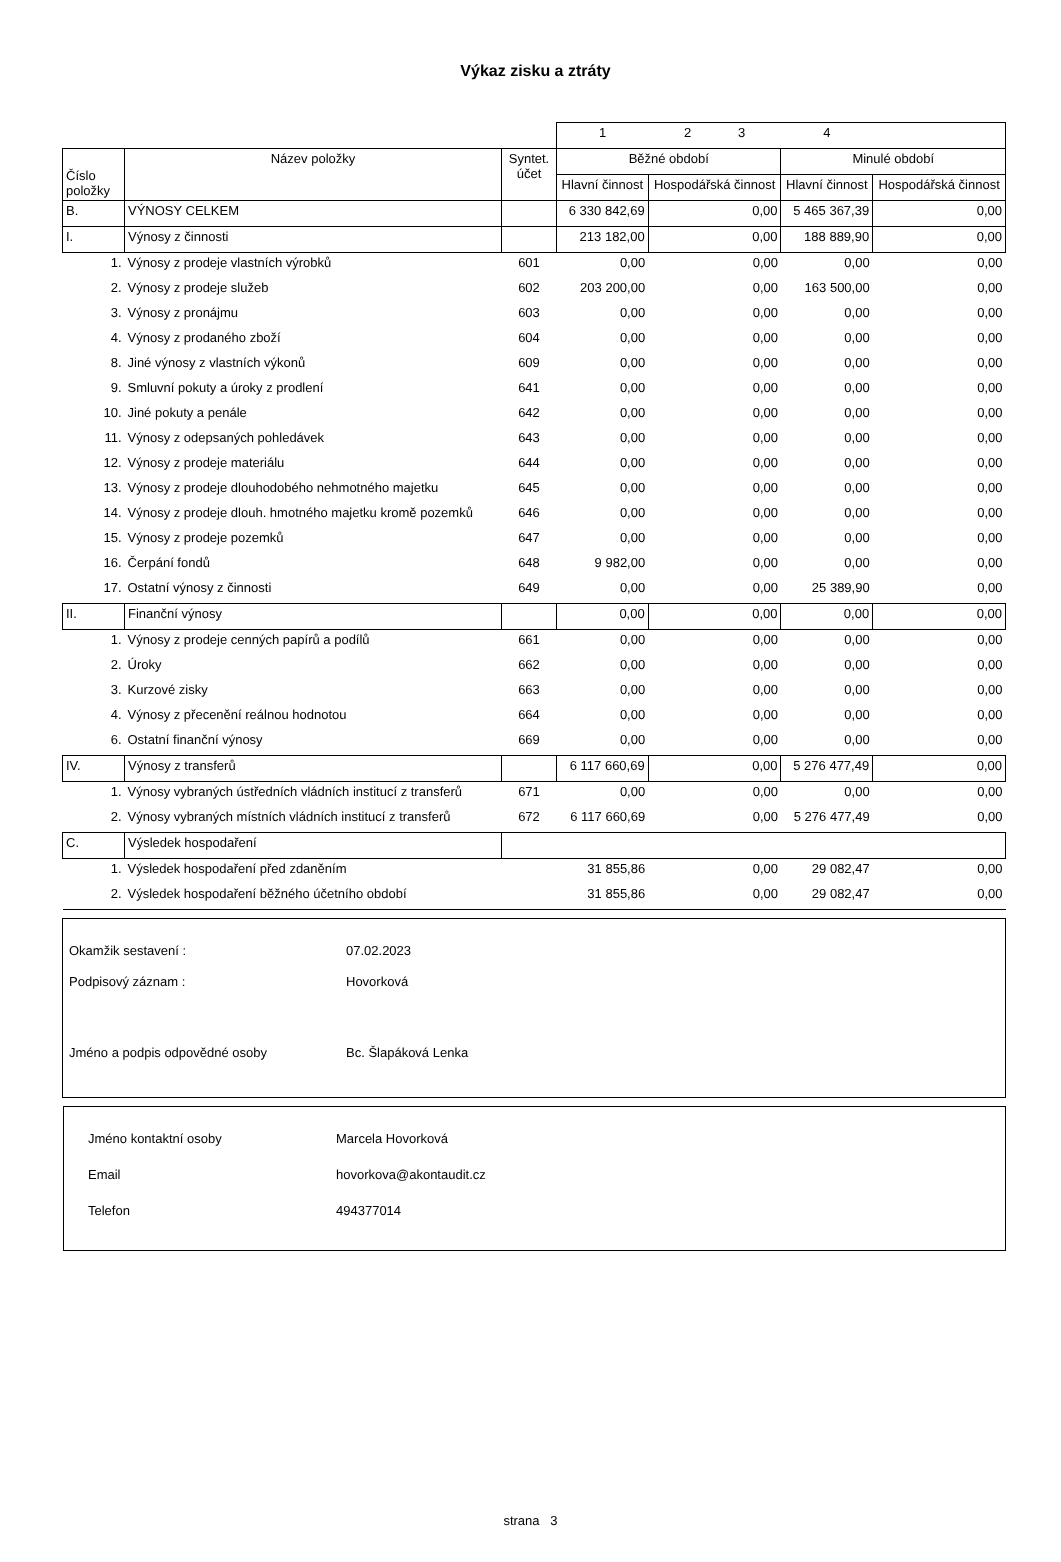Výkaz zisku a ztráty
| | | | 1 | 2 3 | 4 | |
| Číslo položky | Název položky | Syntet. účet | Běžné období | | Minulé období | |
| | | | Hlavní činnost | Hospodářská činnost | Hlavní činnost | Hospodářská činnost |
| B. | VÝNOSY CELKEM | | 6 330 842,69 | 0,00 | 5 465 367,39 | 0,00 |
| I. | Výnosy z činnosti | | 213 182,00 | 0,00 | 188 889,90 | 0,00 |
| 1. | Výnosy z prodeje vlastních výrobků | 601 | 0,00 | 0,00 | 0,00 | 0,00 |
| 2. | Výnosy z prodeje služeb | 602 | 203 200,00 | 0,00 | 163 500,00 | 0,00 |
| 3. | Výnosy z pronájmu | 603 | 0,00 | 0,00 | 0,00 | 0,00 |
| 4. | Výnosy z prodaného zboží | 604 | 0,00 | 0,00 | 0,00 | 0,00 |
| 8. | Jiné výnosy z vlastních výkonů | 609 | 0,00 | 0,00 | 0,00 | 0,00 |
| 9. | Smluvní pokuty a úroky z prodlení | 641 | 0,00 | 0,00 | 0,00 | 0,00 |
| 10. | Jiné pokuty a penále | 642 | 0,00 | 0,00 | 0,00 | 0,00 |
| 11. | Výnosy z odepsaných pohledávek | 643 | 0,00 | 0,00 | 0,00 | 0,00 |
| 12. | Výnosy z prodeje materiálu | 644 | 0,00 | 0,00 | 0,00 | 0,00 |
| 13. | Výnosy z prodeje dlouhodobého nehmotného majetku | 645 | 0,00 | 0,00 | 0,00 | 0,00 |
| 14. | Výnosy z prodeje dlouh. hmotného majetku kromě pozemků | 646 | 0,00 | 0,00 | 0,00 | 0,00 |
| 15. | Výnosy z prodeje pozemků | 647 | 0,00 | 0,00 | 0,00 | 0,00 |
| 16. | Čerpání fondů | 648 | 9 982,00 | 0,00 | 0,00 | 0,00 |
| 17. | Ostatní výnosy z činnosti | 649 | 0,00 | 0,00 | 25 389,90 | 0,00 |
| II. | Finanční výnosy | | 0,00 | 0,00 | 0,00 | 0,00 |
| 1. | Výnosy z prodeje cenných papírů a podílů | 661 | 0,00 | 0,00 | 0,00 | 0,00 |
| 2. | Úroky | 662 | 0,00 | 0,00 | 0,00 | 0,00 |
| 3. | Kurzové zisky | 663 | 0,00 | 0,00 | 0,00 | 0,00 |
| 4. | Výnosy z přecenění reálnou hodnotou | 664 | 0,00 | 0,00 | 0,00 | 0,00 |
| 6. | Ostatní finanční výnosy | 669 | 0,00 | 0,00 | 0,00 | 0,00 |
| IV. | Výnosy z transferů | | 6 117 660,69 | 0,00 | 5 276 477,49 | 0,00 |
| 1. | Výnosy vybraných ústředních vládních institucí z transferů | 671 | 0,00 | 0,00 | 0,00 | 0,00 |
| 2. | Výnosy vybraných místních vládních institucí z transferů | 672 | 6 117 660,69 | 0,00 | 5 276 477,49 | 0,00 |
| C. | Výsledek hospodaření | | | | | |
| 1. | Výsledek hospodaření před zdaněním | | 31 855,86 | 0,00 | 29 082,47 | 0,00 |
| 2. | Výsledek hospodaření běžného účetního období | | 31 855,86 | 0,00 | 29 082,47 | 0,00 |
Okamžik sestavení : 07.02.2023
Podpisový záznam : Hovorková
Jméno a podpis odpovědné osoby Bc. Šlapáková Lenka
Jméno kontaktní osoby Marcela Hovorková
Email hovorkova@akontaudit.cz
Telefon 494377014
strana 3